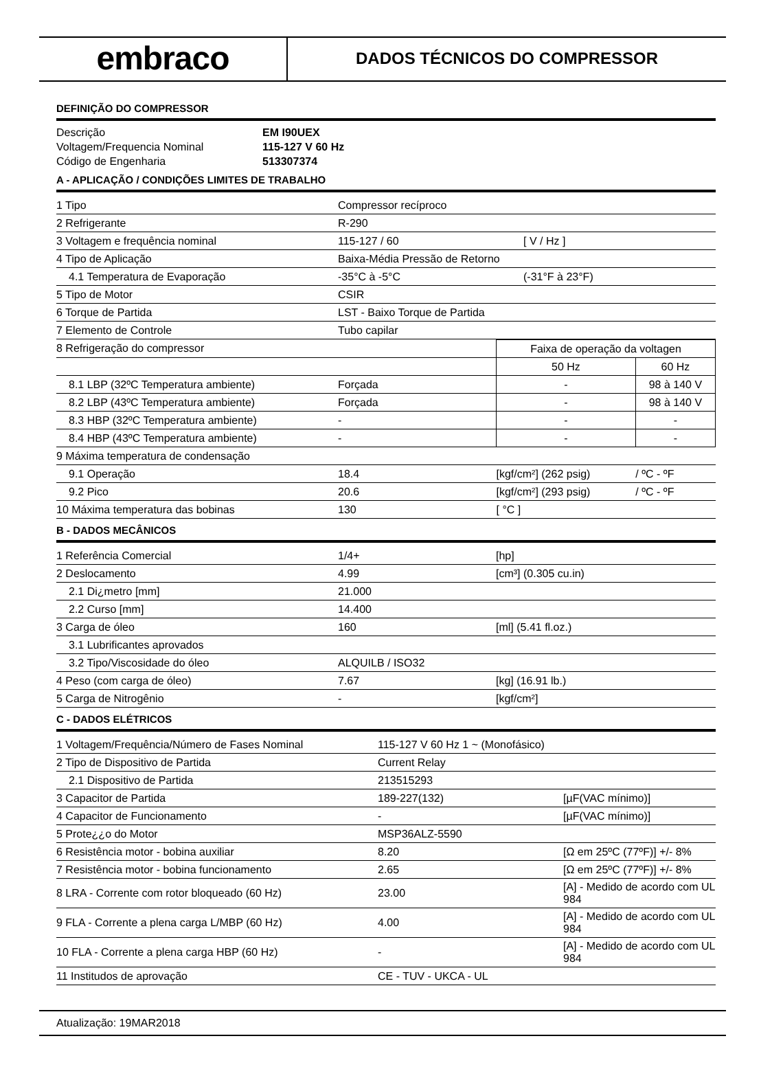embraco
DADOS TÉCNICOS DO COMPRESSOR
DEFINIÇÃO DO COMPRESSOR
| Descrição | EM I90UEX |
| Voltagem/Frequencia Nominal | 115-127 V 60 Hz |
| Código de Engenharia | 513307374 |
A - APLICAÇÃO / CONDIÇÕES LIMITES DE TRABALHO
| 1 Tipo | Compressor recíproco | |
| 2 Refrigerante | R-290 | |
| 3 Voltagem e frequência nominal | 115-127 / 60 | [ V / Hz ] |
| 4 Tipo de Aplicação | Baixa-Média Pressão de Retorno | |
| 4.1 Temperatura de Evaporação | -35°C à -5°C | (-31°F à 23°F) |
| 5 Tipo de Motor | CSIR | |
| 6 Torque de Partida | LST - Baixo Torque de Partida | |
| 7 Elemento de Controle | Tubo capilar | |
| 8 Refrigeração do compressor | | Faixa de operação da voltagen | |
| | | 50 Hz | 60 Hz |
| 8.1 LBP (32ºC Temperatura ambiente) | Forçada | - | 98 à 140 V |
| 8.2 LBP (43ºC Temperatura ambiente) | Forçada | - | 98 à 140 V |
| 8.3 HBP (32ºC Temperatura ambiente) | - | - | - |
| 8.4 HBP (43ºC Temperatura ambiente) | - | - | - |
| 9 Máxima temperatura de condensação | | | |
| 9.1 Operação | 18.4 | [kgf/cm²] (262 psig) | / ºC - ºF |
| 9.2 Pico | 20.6 | [kgf/cm²] (293 psig) | / ºC - ºF |
| 10 Máxima temperatura das bobinas | 130 | [ °C ] | |
B - DADOS MECÂNICOS
| 1 Referência Comercial | 1/4+ | [hp] |
| 2 Deslocamento | 4.99 | [cm³] (0.305 cu.in) |
| 2.1 Di¿metro [mm] | 21.000 | |
| 2.2 Curso [mm] | 14.400 | |
| 3 Carga de óleo | 160 | [ml] (5.41 fl.oz.) |
| 3.1 Lubrificantes aprovados | | |
| 3.2 Tipo/Viscosidade do óleo | ALQUILB / ISO32 | |
| 4 Peso (com carga de óleo) | 7.67 | [kg] (16.91 lb.) |
| 5 Carga de Nitrogênio | - | [kgf/cm²] |
C - DADOS ELÉTRICOS
| 1 Voltagem/Frequência/Número de Fases Nominal | 115-127 V 60 Hz 1 ~ (Monofásico) | |
| 2 Tipo de Dispositivo de Partida | Current Relay | |
| 2.1 Dispositivo de Partida | 213515293 | |
| 3 Capacitor de Partida | 189-227(132) | [µF(VAC mínimo)] |
| 4 Capacitor de Funcionamento | - | [µF(VAC mínimo)] |
| 5 Prote¿¿o do Motor | MSP36ALZ-5590 | |
| 6 Resistência motor - bobina auxiliar | 8.20 | [Ω em 25ºC (77ºF)] +/- 8% |
| 7 Resistência motor - bobina funcionamento | 2.65 | [Ω em 25ºC (77ºF)] +/- 8% |
| 8 LRA - Corrente com rotor bloqueado (60 Hz) | 23.00 | [A] - Medido de acordo com UL 984 |
| 9 FLA - Corrente a plena carga L/MBP (60 Hz) | 4.00 | [A] - Medido de acordo com UL 984 |
| 10 FLA - Corrente a plena carga HBP (60 Hz) | - | [A] - Medido de acordo com UL 984 |
| 11 Institudos de aprovação | CE - TUV - UKCA - UL | |
Atualização: 19MAR2018